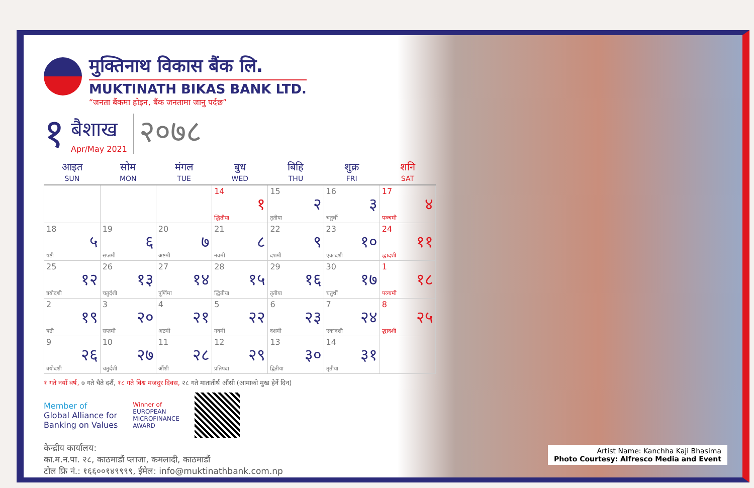मुक्तिनाथ विकास बैंक लि.
MUKTINATH BIKAS BANK LTD.
“जनता बैंकमा होइन, बैंक जनतामा जानु पर्दछ”
१
बैशाख
Apr/May 2021
२०७८
| आइत SUN | सोम MON | मंगल TUE | बुध WED | बिहि THU | शुक्र FRI | शनि SAT |
| --- | --- | --- | --- | --- | --- | --- |
| | | | 14 १ द्धितीया | 15 २ तृतीया | 16 ३ चतुर्थी | 17 ४ पञ्चमी |
| 18 ५ षष्ठी | 19 ६ सप्तमी | 20 ७ अष्टमी | 21 ८ नवमी | 22 ९ दशमी | 23 १० एकादशी | 24 ११ द्धादशी |
| 25 १२ त्रयोदशी | 26 १३ चतुर्दशी | 27 १४ पूर्णिमा | 28 १५ द्धितीया | 29 १६ तृतीया | 30 १७ चतुर्थी | 1 १८ पञ्चमी |
| 2 १९ षष्ठी | 3 २० सप्तमी | 4 २१ अष्टमी | 5 २२ नवमी | 6 २३ दशमी | 7 २४ एकादशी | 8 २५ द्धादशी |
| 9 २६ त्रयोदशी | 10 २७ चतुर्दशी | 11 २८ औंशी | 12 २९ प्रतिपदा | 13 ३० द्वितीया | 14 ३१ तृतीया | |
१ गते नयाँ वर्ष, ७ गते चैते दशैं, १८ गते विश्व मजदुर दिवस, २८ गते मातातीर्थ औंसी (आमाको मुख हेर्ने दिन)
Member of
Global Alliance for
Banking on Values
Winner of
EUROPEAN
MICROFINANCE
AWARD
केन्द्रीय कार्यालय:
का.म.न.पा. २८, काठमाडौं प्लाजा, कमलादी, काठमाडौं
टोल फ्रि नं.: १६६००१४९९९९, ईमेल: info@muktinathbank.com.np
Artist Name: Kanchha Kaji Bhasima
Photo Courtesy: Alfresco Media and Event